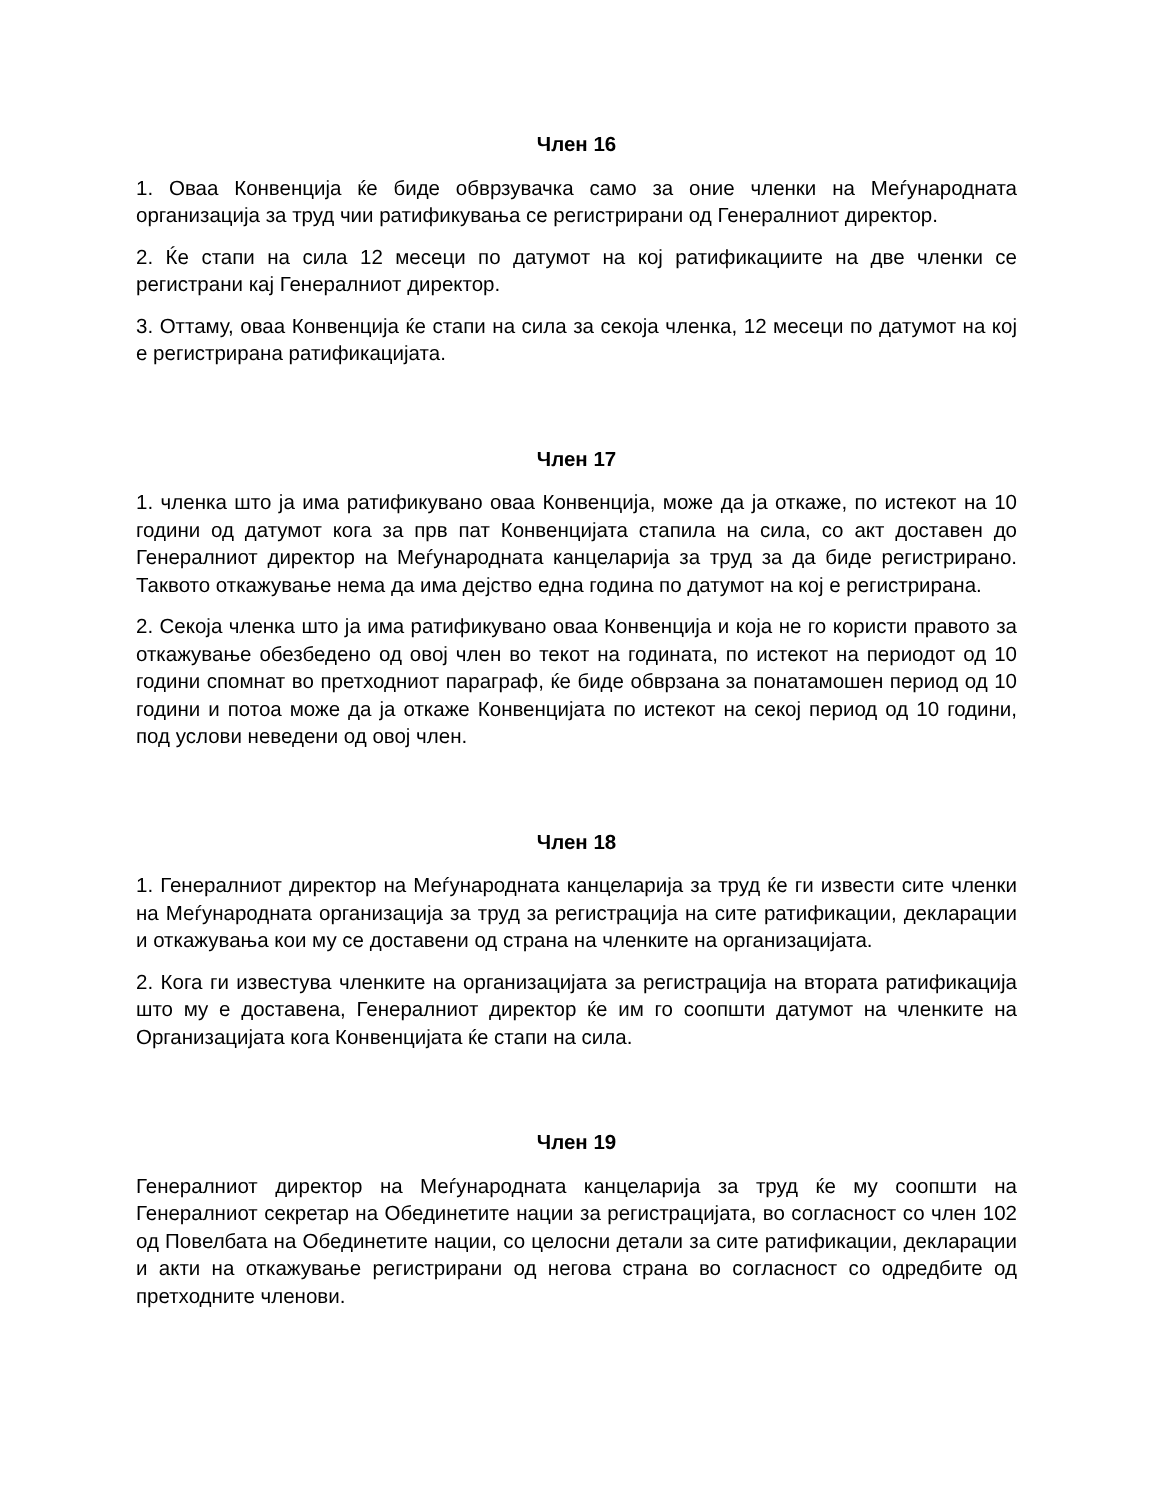Член 16
1. Оваа Конвенција ќе биде обврзувачка само за оние членки на Меѓународната организација за труд чии ратификувања се регистрирани од Генералниот директор.
2. Ќе стапи на сила 12 месеци по датумот на кој ратификациите на две членки се регистрани кај Генералниот директор.
3. Оттаму, оваа Конвенција ќе стапи на сила за секоја членка, 12 месеци по датумот на кој е регистрирана ратификацијата.
Член 17
1. членка што ја има ратификувано оваа Конвенција, може да ја откаже, по истекот на 10 години од датумот кога за прв пат Конвенцијата стапила на сила, со акт доставен до Генералниот директор на Меѓународната канцеларија за труд за да биде регистрирано. Таквото откажување нема да има дејство една година по датумот на кој е регистрирана.
2. Секоја членка што ја има ратификувано оваа Конвенција и која не го користи правото за откажување обезбедено од овој член во текот на годината, по истекот на периодот од 10 години спомнат во претходниот параграф, ќе биде обврзана за понатамошен период од 10 години и потоа може да ја откаже Конвенцијата по истекот на секој период од 10 години, под услови неведени од овој член.
Член 18
1. Генералниот директор на Меѓународната канцеларија за труд ќе ги извести сите членки на Меѓународната организација за труд за регистрација на сите ратификации, декларации и откажувања кои му се доставени од страна на членките на организацијата.
2. Кога ги известува членките на организацијата за регистрација на втората ратификација што му е доставена, Генералниот директор ќе им го соопшти датумот на членките на Организацијата кога Конвенцијата ќе стапи на сила.
Член 19
Генералниот директор на Меѓународната канцеларија за труд ќе му соопшти на Генералниот секретар на Обединетите нации за регистрацијата, во согласност со член 102 од Повелбата на Обединетите нации, со целосни детали за сите ратификации, декларации и акти на откажување регистрирани од негова страна во согласност со одредбите од претходните членови.